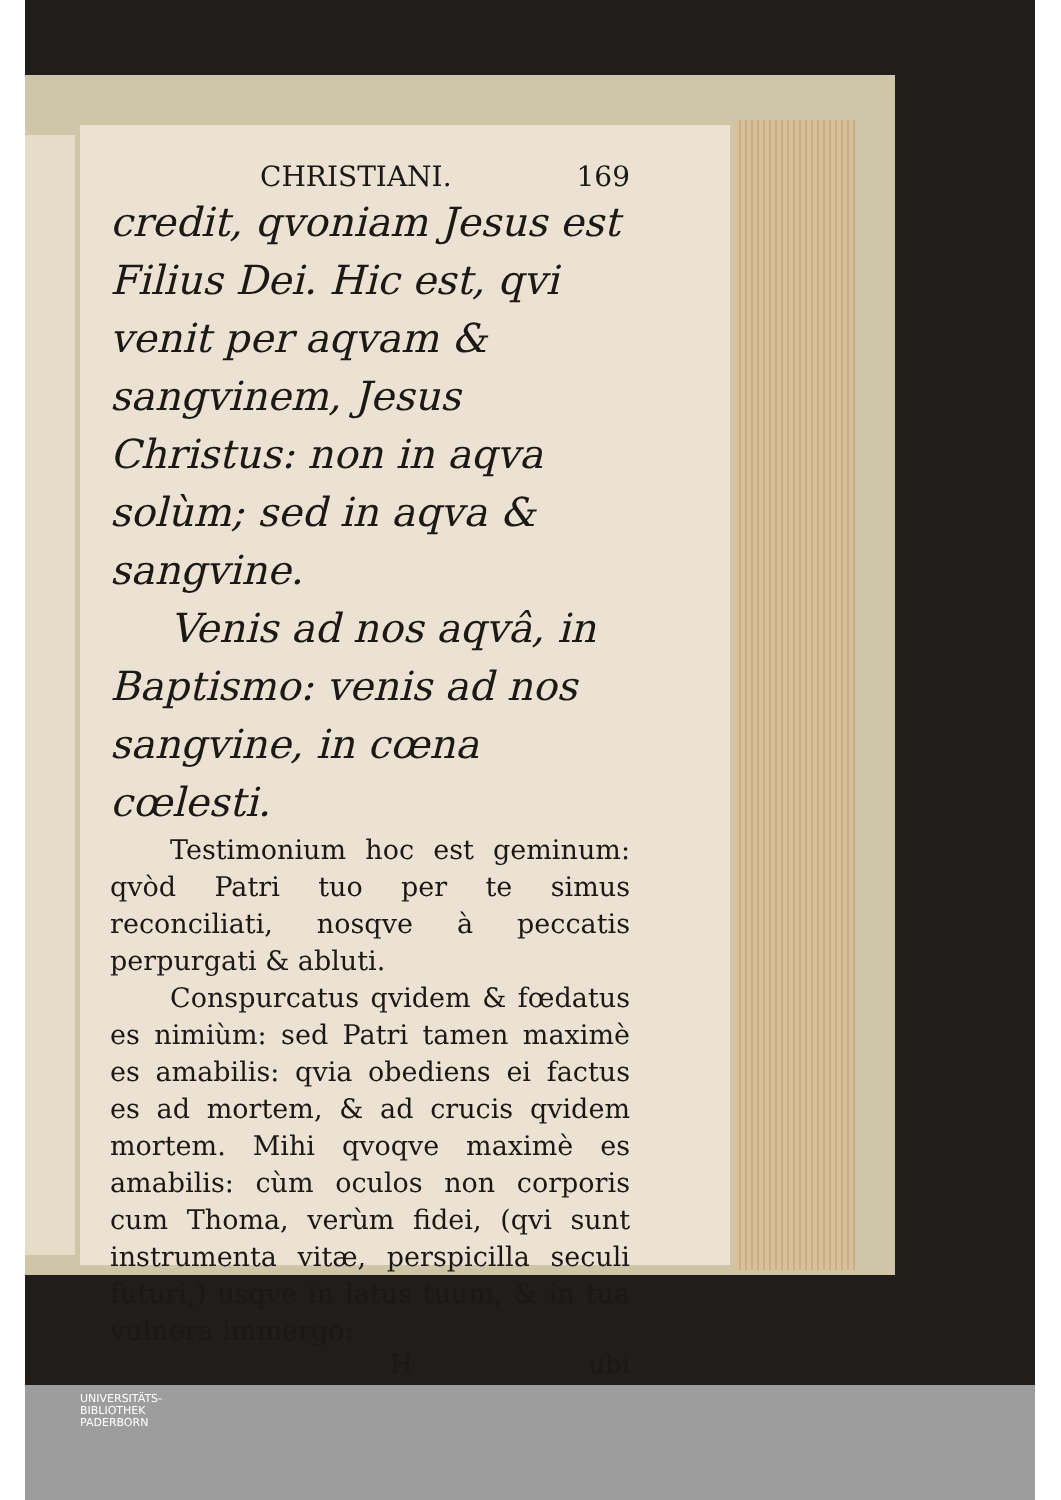CHRISTIANI. 169
credit, qvoniam Jesus est Filius Dei. Hic est, qvi venit per aqvam & sangvinem, Jesus Christus: non in aqva solùm; sed in aqva & sangvine.
Venis ad nos aqvâ, in Baptismo: venis ad nos sangvine, in cœna cœlesti.
Testimonium hoc est geminum: qvòd Patri tuo per te simus reconciliati, nosqve à peccatis perpurgati & abluti.
Conspurcatus qvidem & fœdatus es nimiùm: sed Patri tamen maximè es amabilis: qvia obediens ei factus es ad mortem, & ad crucis qvidem mortem. Mihi qvoqve maximè es amabilis: cùm oculos non corporis cum Thoma, verùm fidei, (qvi sunt instrumenta vitæ, perspicilla seculi futuri,) usqve in latus tuum, & in tua vulnera immergo:
Hubi
UNIVERSITÄTS-
BIBLIOTHEK
PADERBORN